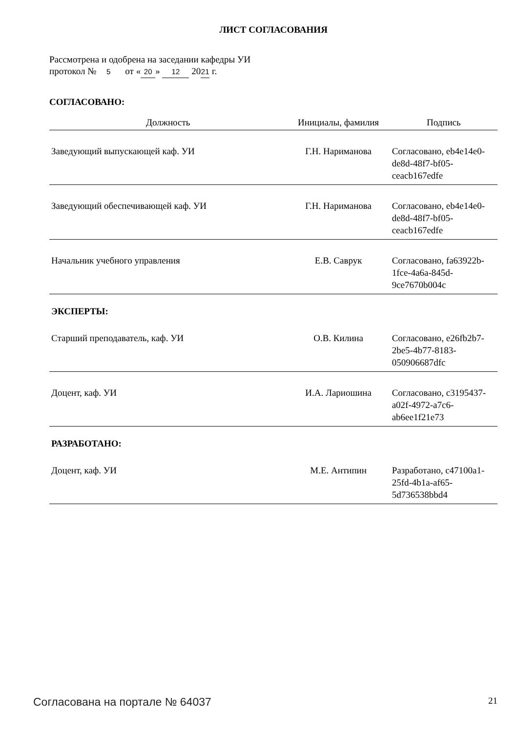ЛИСТ СОГЛАСОВАНИЯ
Рассмотрена и одобрена на заседании кафедры УИ
протокол № 5 от « 20 » 12 20 21 г.
СОГЛАСОВАНО:
| Должность | Инициалы, фамилия | Подпись |
| --- | --- | --- |
| Заведующий выпускающей каф. УИ | Г.Н. Нариманова | Согласовано, eb4e14e0-de8d-48f7-bf05-ceacb167edfe |
| Заведующий обеспечивающей каф. УИ | Г.Н. Нариманова | Согласовано, eb4e14e0-de8d-48f7-bf05-ceacb167edfe |
| Начальник учебного управления | Е.В. Саврук | Согласовано, fa63922b-1fce-4a6a-845d-9ce7670b004c |
| ЭКСПЕРТЫ: | | |
| Старший преподаватель, каф. УИ | О.В. Килина | Согласовано, e26fb2b7-2be5-4b77-8183-050906687dfc |
| Доцент, каф. УИ | И.А. Лариошина | Согласовано, c3195437-a02f-4972-a7c6-ab6ee1f21e73 |
| РАЗРАБОТАНО: | | |
| Доцент, каф. УИ | М.Е. Антипин | Разработано, c47100a1-25fd-4b1a-af65-5d736538bbd4 |
Согласована на портале № 64037 21